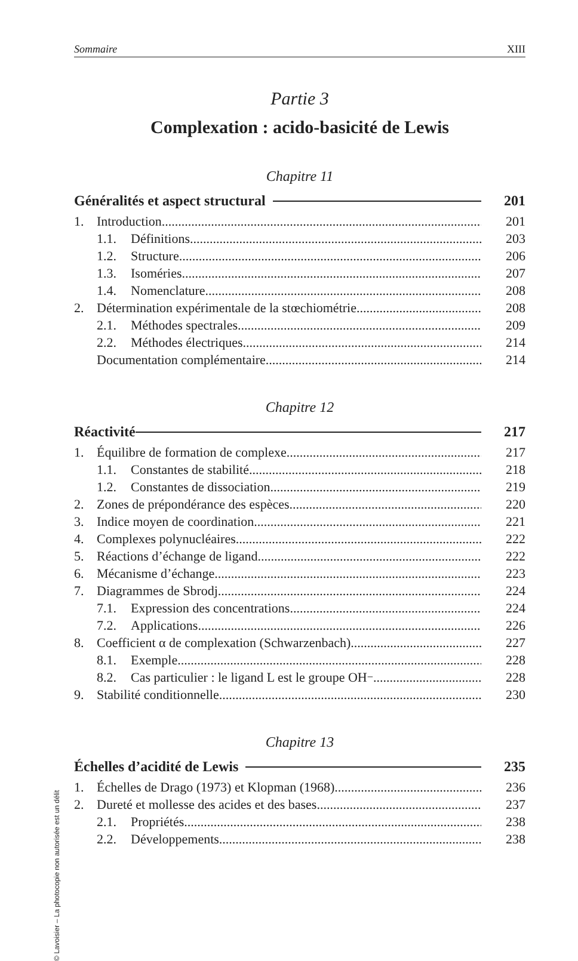Sommaire XIII
Partie 3
Complexation : acido-basicité de Lewis
Chapitre 11
Généralités et aspect structural
201
1. Introduction 201
1.1. Définitions 203
1.2. Structure 206
1.3. Isoméries 207
1.4. Nomenclature 208
2. Détermination expérimentale de la stœchiométrie 208
2.1. Méthodes spectrales 209
2.2. Méthodes électriques 214
Documentation complémentaire 214
Chapitre 12
Réactivité 217
1. Équilibre de formation de complexe 217
1.1. Constantes de stabilité 218
1.2. Constantes de dissociation 219
2. Zones de prépondérance des espèces 220
3. Indice moyen de coordination 221
4. Complexes polynucléaires 222
5. Réactions d’échange de ligand 222
6. Mécanisme d’échange 223
7. Diagrammes de Sbrodj 224
7.1. Expression des concentrations 224
7.2. Applications 226
8. Coefficient α de complexation (Schwarzenbach) 227
8.1. Exemple 228
8.2. Cas particulier : le ligand L est le groupe OH<sup>−</sup> 228
9. Stabilité conditionnelle 230
Chapitre 13
Échelles d’acidité de Lewis 235
1. Échelles de Drago (1973) et Klopman (1968) 236
2. Dureté et mollesse des acides et des bases 237
2.1. Propriétés 238
2.2. Développements 238
© Lavoisier – La photocopie non autorisée est un délit